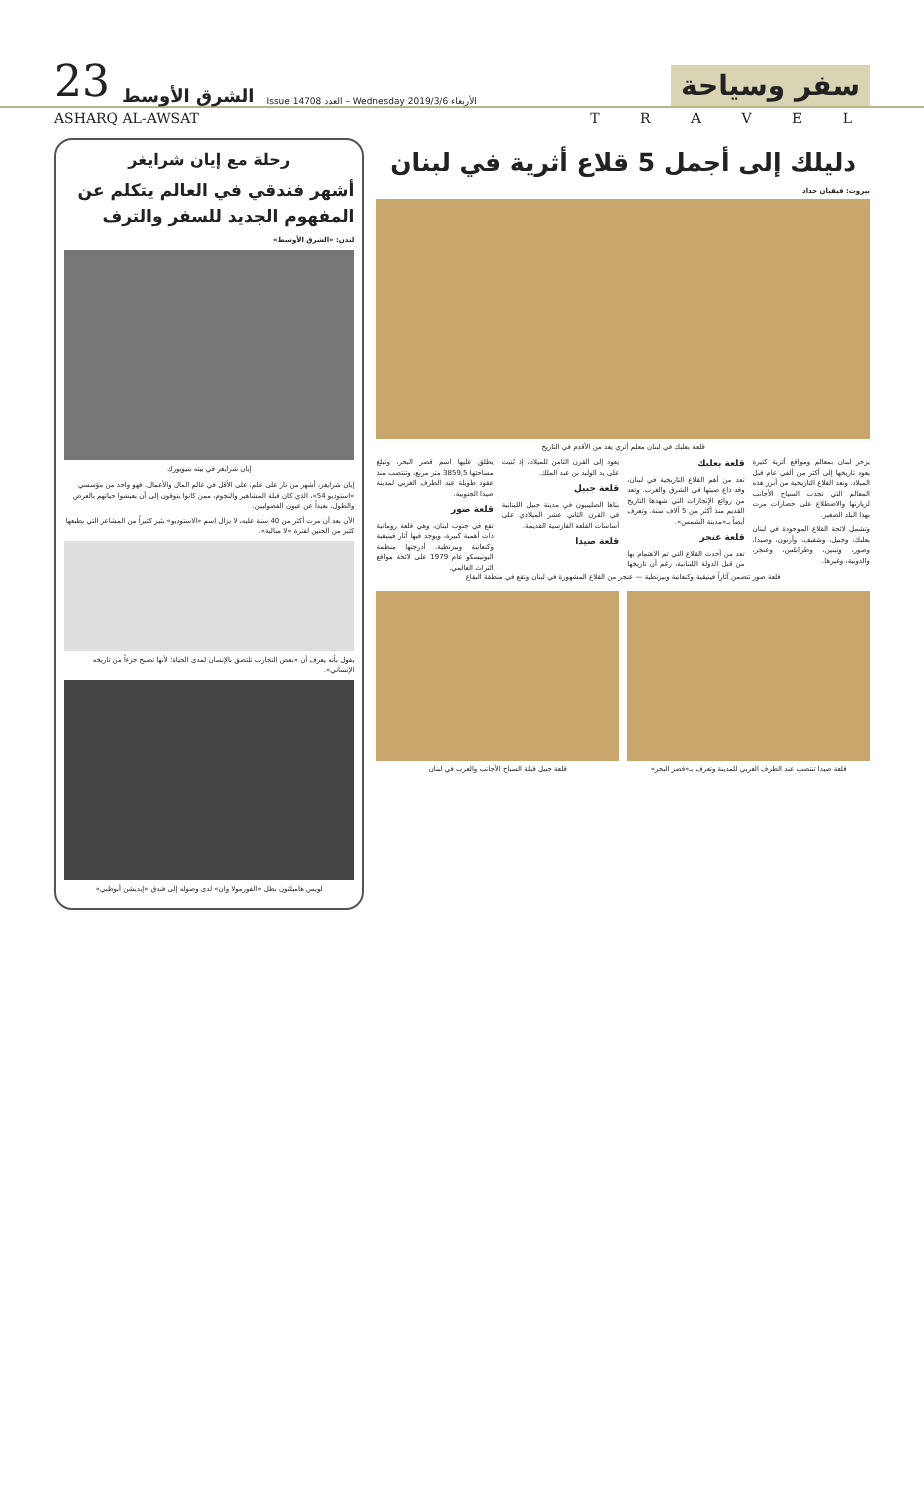سفر وسياحة
23 الشرق الأوسط Issue 14708 العدد – Wednesday 2019/3/6 الأربعاء
T R A V E L ASHARQ AL-AWSAT
دليلك إلى أجمل 5 قلاع أثرية في لبنان
بيروت: فيفيان حداد
قلعة بعلبك في لبنان معلم أثري يعد من الأقدم في التاريخ
يزخر لبنان بمعالم ومواقع أثرية كثيرة يعود تاريخها إلى أكثر من ألفي عام قبل الميلاد. وتعد القلاع التاريخية من أبرز هذه المعالم التي تجذب السياح الأجانب لزيارتها والاضطلاع على حضارات مرت بهذا البلد الصغير.
وتشمل لائحة القلاع الموجودة في لبنان بعلبك، وجبيل، وشقيف، وأرنون، وصيدا، وصور، وتبنين، وطرابلس، وعنجر، والدوبية، وغيرها.
قلعة بعلبك
تعد من أهم القلاع التاريخية في لبنان، وقد ذاع صيتها في الشرق والغرب. وتعد من روائع الإنجازات التي شهدها التاريخ القديم منذ أكثر من 5 آلاف سنة. وتعرف أيضاً بـ«مدينة الشمس».
قلعة عنجر
تعد من أحدث القلاع التي تم الاهتمام بها من قبل الدولة اللبنانية، رغم أن تاريخها يعود إلى القرن الثامن للميلاد، إذ بُنيت على يد الوليد بن عبد الملك.
قلعة جبيل
بناها الصليبيون في مدينة جبيل اللبنانية في القرن الثاني عشر الميلادي على أساسات القلعة الفارسية القديمة.
قلعة صيدا
يطلق عليها اسم قصر البحر، وتبلغ مساحتها 3859,5 متر مربع، وتنتصب منذ عقود طويلة عند الطرف الغربي لمدينة صيدا الجنوبية.
قلعة صور
تقع في جنوب لبنان، وهي قلعة رومانية ذات أهمية كبيرة، ويوجد فيها آثار فينيقية وكنعانية وبيزنطية. أدرجتها منظمة اليونيسكو عام 1979 على لائحة مواقع التراث العالمي.
قلعة صور تتضمن آثاراً فينيقية وكنعانية وبيزنطية — عنجر من القلاع المشهورة في لبنان وتقع في منطقة البقاع
قلعة صيدا تنتصب عند الطرف الغربي للمدينة وتعرف بـ«قصر البحر»
قلعة جبيل قبلة السياح الأجانب والعرب في لبنان
رحلة مع إيان شرايغر
أشهر فندقي في العالم يتكلم عن المفهوم الجديد للسفر والترف
لندن: «الشرق الأوسط»
إيان شرايغر في بيته بنيويورك
إيان شرايغر، أشهر من نار على علم، على الأقل في عالم المال والأعمال. فهو واحد من مؤسسي «استوديو 54»، الذي كان قبلة المشاهير والنجوم، ممن كانوا يتوقون إلى أن يعيشوا حياتهم بالعرض والطول، بعيداً عن عيون الفضوليين.
الآن بعد أن مرت أكثر من 40 سنة عليه، لا يزال اسم «الاستوديو» يثير كثيراً من المشاعر التي يطبعها كثير من الحنين لفترة «لا مبالية».
يقول بأنه يعرف أن «بعض التجارب تلتصق بالإنسان لمدى الحياة؛ لأنها تصبح جزءاً من تاريخه الإنساني».
لويس هاميلتون بطل «الفورمولا وان» لدى وصوله إلى فندق «إيديشن أبوظبي»